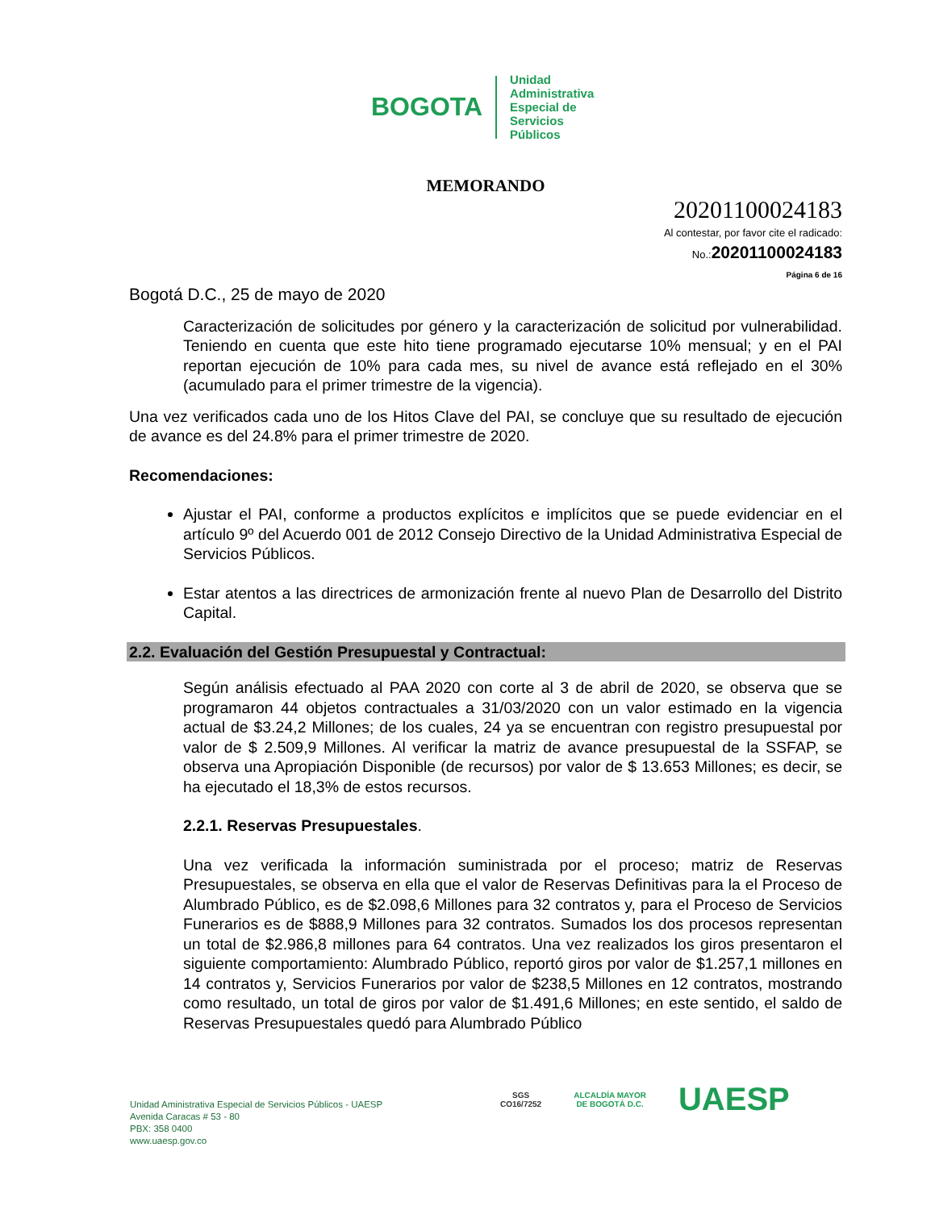BOGOTA
Unidad
Administrativa
Especial de
Servicios
Públicos
MEMORANDO
20201100024183
Al contestar, por favor cite el radicado:
No.:20201100024183
Página 6 de 16
Bogotá D.C., 25 de mayo de 2020
Caracterización de solicitudes por género y la caracterización de solicitud por vulnerabilidad. Teniendo en cuenta que este hito tiene programado ejecutarse 10% mensual; y en el PAI reportan ejecución de 10% para cada mes, su nivel de avance está reflejado en el 30% (acumulado para el primer trimestre de la vigencia).
Una vez verificados cada uno de los Hitos Clave del PAI, se concluye que su resultado de ejecución de avance es del 24.8% para el primer trimestre de 2020.
Recomendaciones:
Ajustar el PAI, conforme a productos explícitos e implícitos que se puede evidenciar en el artículo 9º del Acuerdo 001 de 2012 Consejo Directivo de la Unidad Administrativa Especial de Servicios Públicos.
Estar atentos a las directrices de armonización frente al nuevo Plan de Desarrollo del Distrito Capital.
2.2. Evaluación del Gestión Presupuestal y Contractual:
Según análisis efectuado al PAA 2020 con corte al 3 de abril de 2020, se observa que se programaron 44 objetos contractuales a 31/03/2020 con un valor estimado en la vigencia actual de $3.24,2 Millones; de los cuales, 24 ya se encuentran con registro presupuestal por valor de $ 2.509,9 Millones. Al verificar la matriz de avance presupuestal de la SSFAP, se observa una Apropiación Disponible (de recursos) por valor de $ 13.653 Millones; es decir, se ha ejecutado el 18,3% de estos recursos.
2.2.1. Reservas Presupuestales.
Una vez verificada la información suministrada por el proceso; matriz de Reservas Presupuestales, se observa en ella que el valor de Reservas Definitivas para la el Proceso de Alumbrado Público, es de $2.098,6 Millones para 32 contratos y, para el Proceso de Servicios Funerarios es de $888,9 Millones para 32 contratos. Sumados los dos procesos representan un total de $2.986,8 millones para 64 contratos. Una vez realizados los giros presentaron el siguiente comportamiento: Alumbrado Público, reportó giros por valor de $1.257,1 millones en 14 contratos y, Servicios Funerarios por valor de $238,5 Millones en 12 contratos, mostrando como resultado, un total de giros por valor de $1.491,6 Millones; en este sentido, el saldo de Reservas Presupuestales quedó para Alumbrado Público
Unidad Aministrativa Especial de Servicios Públicos - UAESP
Avenida Caracas # 53 - 80
PBX: 358 0400
www.uaesp.gov.co
SGS
CO16/7252
ALCALDÍA MAYOR
DE BOGOTÁ D.C.
UAESP